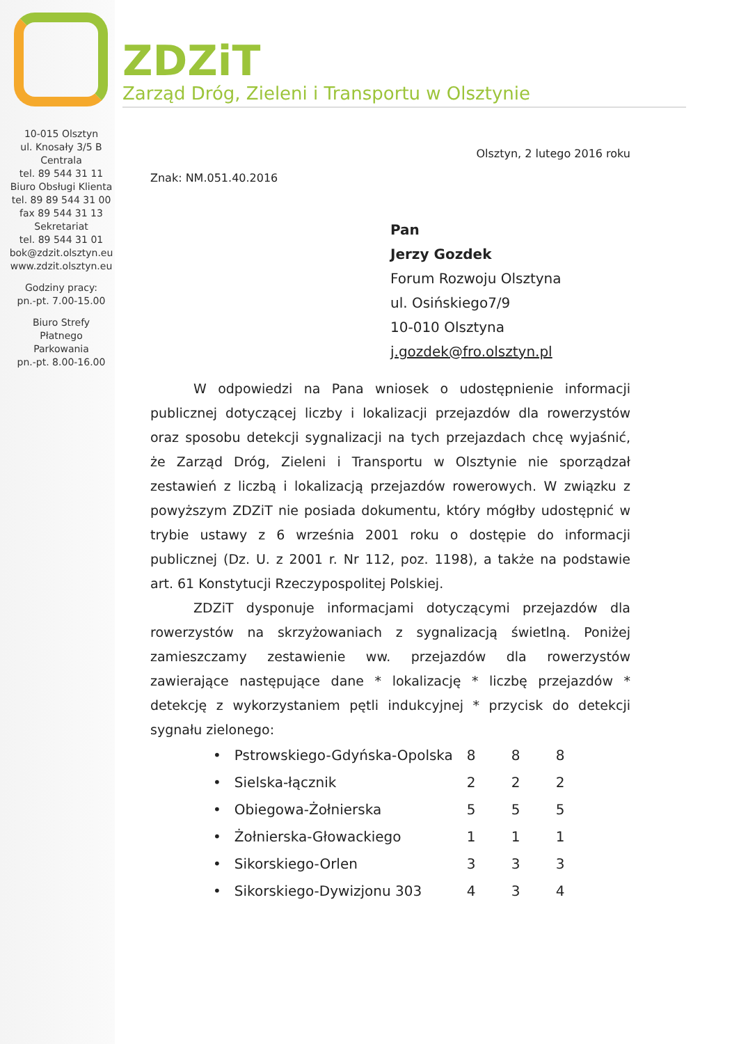ZDZiT
Zarząd Dróg, Zieleni i Transportu w Olsztynie
10-015 Olsztyn
ul. Knosały 3/5 B
Centrala
tel. 89 544 31 11
Biuro Obsługi Klienta
tel. 89 89 544 31 00
fax 89 544 31 13
Sekretariat
tel. 89 544 31 01
bok@zdzit.olsztyn.eu
www.zdzit.olsztyn.eu
Godziny pracy:
pn.-pt. 7.00-15.00
Biuro Strefy
Płatnego
Parkowania
pn.-pt. 8.00-16.00
Olsztyn, 2 lutego 2016 roku
Znak: NM.051.40.2016
Pan
Jerzy Gozdek
Forum Rozwoju Olsztyna
ul. Osińskiego7/9
10-010 Olsztyna
j.gozdek@fro.olsztyn.pl
W odpowiedzi na Pana wniosek o udostępnienie informacji publicznej dotyczącej liczby i lokalizacji przejazdów dla rowerzystów oraz sposobu detekcji sygnalizacji na tych przejazdach chcę wyjaśnić, że Zarząd Dróg, Zieleni i Transportu w Olsztynie nie sporządzał zestawień z liczbą i lokalizacją przejazdów rowerowych. W związku z powyższym ZDZiT nie posiada dokumentu, który mógłby udostępnić w trybie ustawy z 6 września 2001 roku o dostępie do informacji publicznej (Dz. U. z 2001 r. Nr 112, poz. 1198), a także na podstawie art. 61 Konstytucji Rzeczypospolitej Polskiej.
ZDZiT dysponuje informacjami dotyczącymi przejazdów dla rowerzystów na skrzyżowaniach z sygnalizacją świetlną. Poniżej zamieszczamy zestawienie ww. przejazdów dla rowerzystów zawierające następujące dane * lokalizację * liczbę przejazdów * detekcję z wykorzystaniem pętli indukcyjnej * przycisk do detekcji sygnału zielonego:
| • Pstrowskiego-Gdyńska-Opolska | 8 | 8 | 8 |
| • Sielska-łącznik | 2 | 2 | 2 |
| • Obiegowa-Żołnierska | 5 | 5 | 5 |
| • Żołnierska-Głowackiego | 1 | 1 | 1 |
| • Sikorskiego-Orlen | 3 | 3 | 3 |
| • Sikorskiego-Dywizjonu 303 | 4 | 3 | 4 |